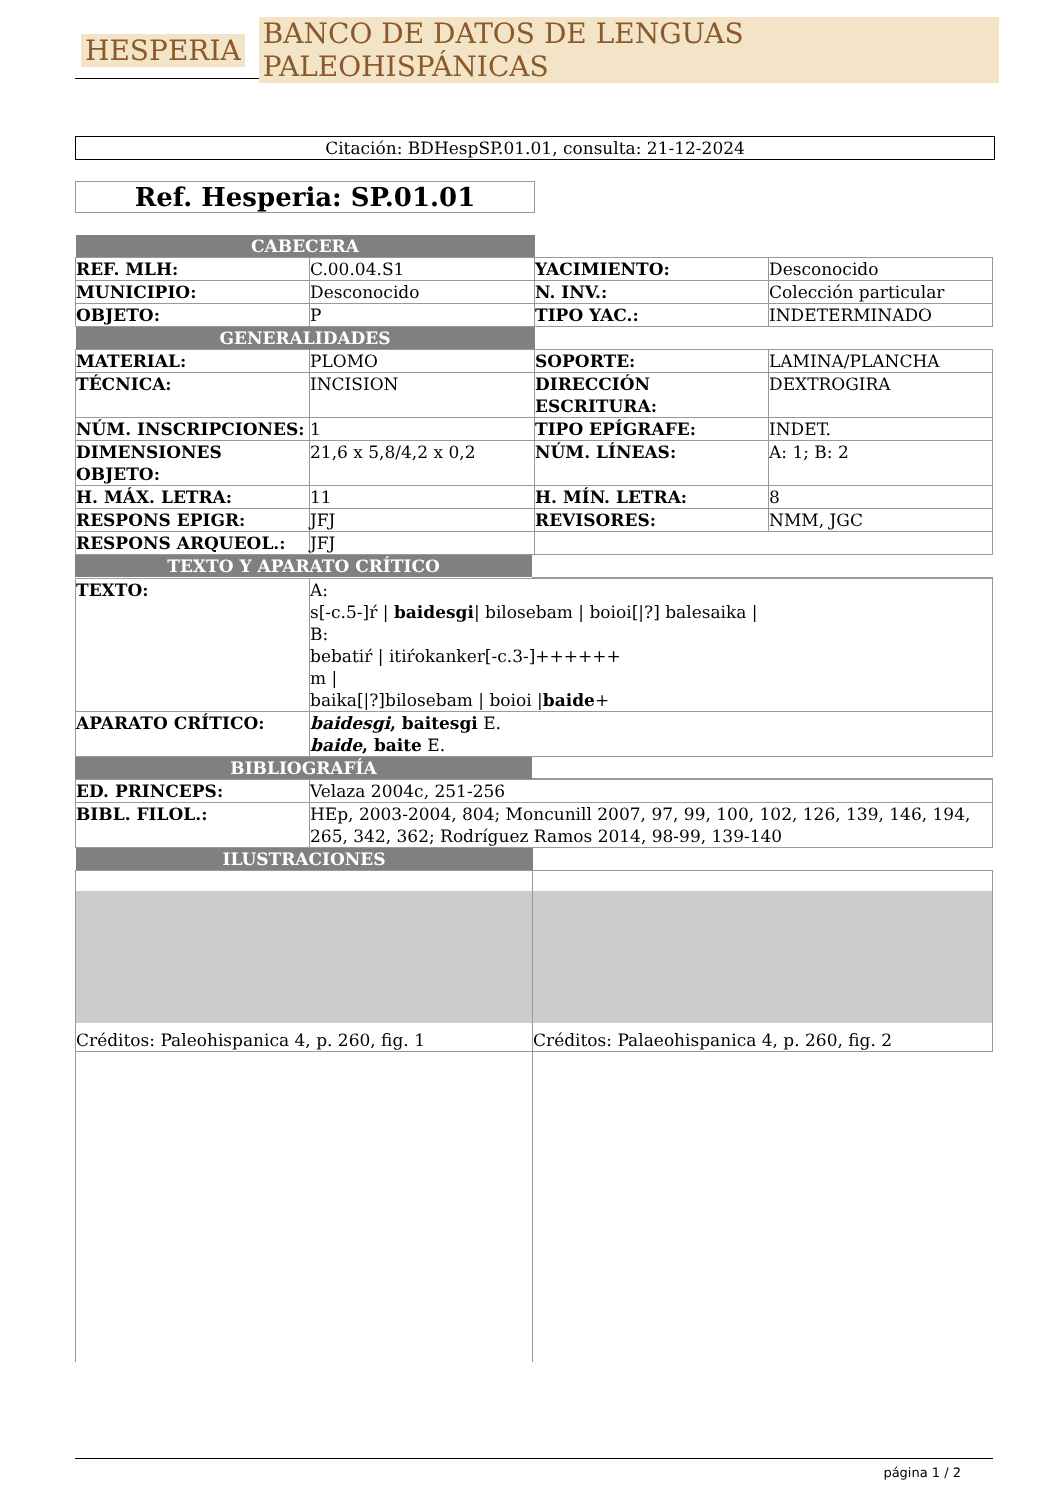HESPERIA BANCO DE DATOS DE LENGUAS PALEOHISPÁNICAS
Citación: BDHespSP.01.01, consulta: 21-12-2024
Ref. Hesperia: SP.01.01
| CABECERA | | | |
| REF. MLH: | C.00.04.S1 | YACIMIENTO: | Desconocido |
| MUNICIPIO: | Desconocido | N. INV.: | Colección particular |
| OBJETO: | P | TIPO YAC.: | INDETERMINADO |
| GENERALIDADES | | | |
| MATERIAL: | PLOMO | SOPORTE: | LAMINA/PLANCHA |
| TÉCNICA: | INCISION | DIRECCIÓN ESCRITURA: | DEXTROGIRA |
| NÚM. INSCRIPCIONES: | 1 | TIPO EPÍGRAFE: | INDET. |
| DIMENSIONES OBJETO: | 21,6 x 5,8/4,2 x 0,2 | NÚM. LÍNEAS: | A: 1; B: 2 |
| H. MÁX. LETRA: | 11 | H. MÍN. LETRA: | 8 |
| RESPONS EPIGR: | JFJ | REVISORES: | NMM, JGC |
| RESPONS ARQUEOL.: | JFJ | | |
| TEXTO Y APARATO CRÍTICO | |
| TEXTO: | A: s[-c.5-]ŕ / baidesgi / bilosebam / boioi[/?] balesaika / B: bebatiŕ / itiŕokanker[-c.3-]++++++ m / baika[/?]bilosebam / boioi / baide + |
| APARATO CRÍTICO: | baidesgi , baitesgi E. baide , baite E. |
| BIBLIOGRAFÍA | |
| ED. PRINCEPS: | Velaza 2004c, 251-256 |
| BIBL. FILOL.: | HEp, 2003-2004, 804; Moncunill 2007, 97, 99, 100, 102, 126, 139, 146, 194, 265, 342, 362; Rodríguez Ramos 2014, 98-99, 139-140 |
| ILUSTRACIONES | |
| Créditos: Paleohispanica 4, p. 260, fig. 1 | Créditos: Palaeohispanica 4, p. 260, fig. 2 |
página 1 / 2